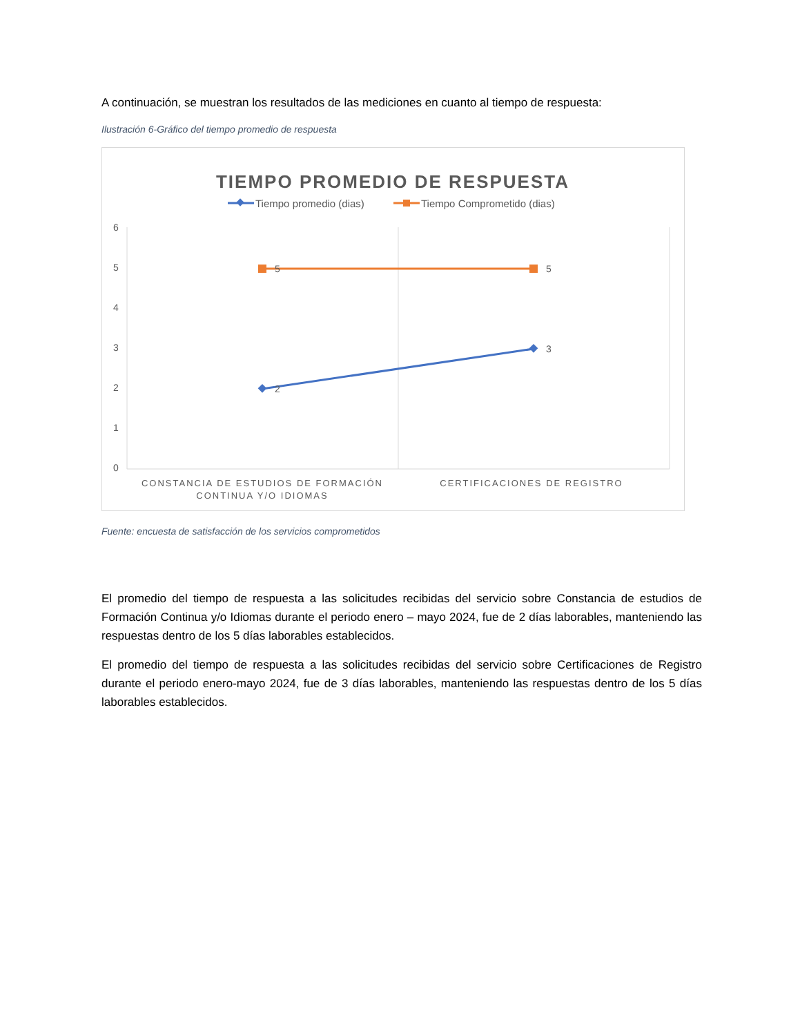A continuación, se muestran los resultados de las mediciones en cuanto al tiempo de respuesta:
Ilustración 6-Gráfico del tiempo promedio de respuesta
TIEMPO PROMEDIO DE RESPUESTA
Tiempo promedio (dias)
Tiempo Comprometido (dias)
6
5
4
3
2
1
0
5
5
2
3
CONSTANCIA DE ESTUDIOS DE FORMACIÓN
CONTINUA Y/O IDIOMAS
CERTIFICACIONES DE REGISTRO
Fuente: encuesta de satisfacción de los servicios comprometidos
El promedio del tiempo de respuesta a las solicitudes recibidas del servicio sobre Constancia de estudios de Formación Continua y/o Idiomas durante el periodo enero – mayo 2024, fue de 2 días laborables, manteniendo las respuestas dentro de los 5 días laborables establecidos.
El promedio del tiempo de respuesta a las solicitudes recibidas del servicio sobre Certificaciones de Registro durante el periodo enero-mayo 2024, fue de 3 días laborables, manteniendo las respuestas dentro de los 5 días laborables establecidos.